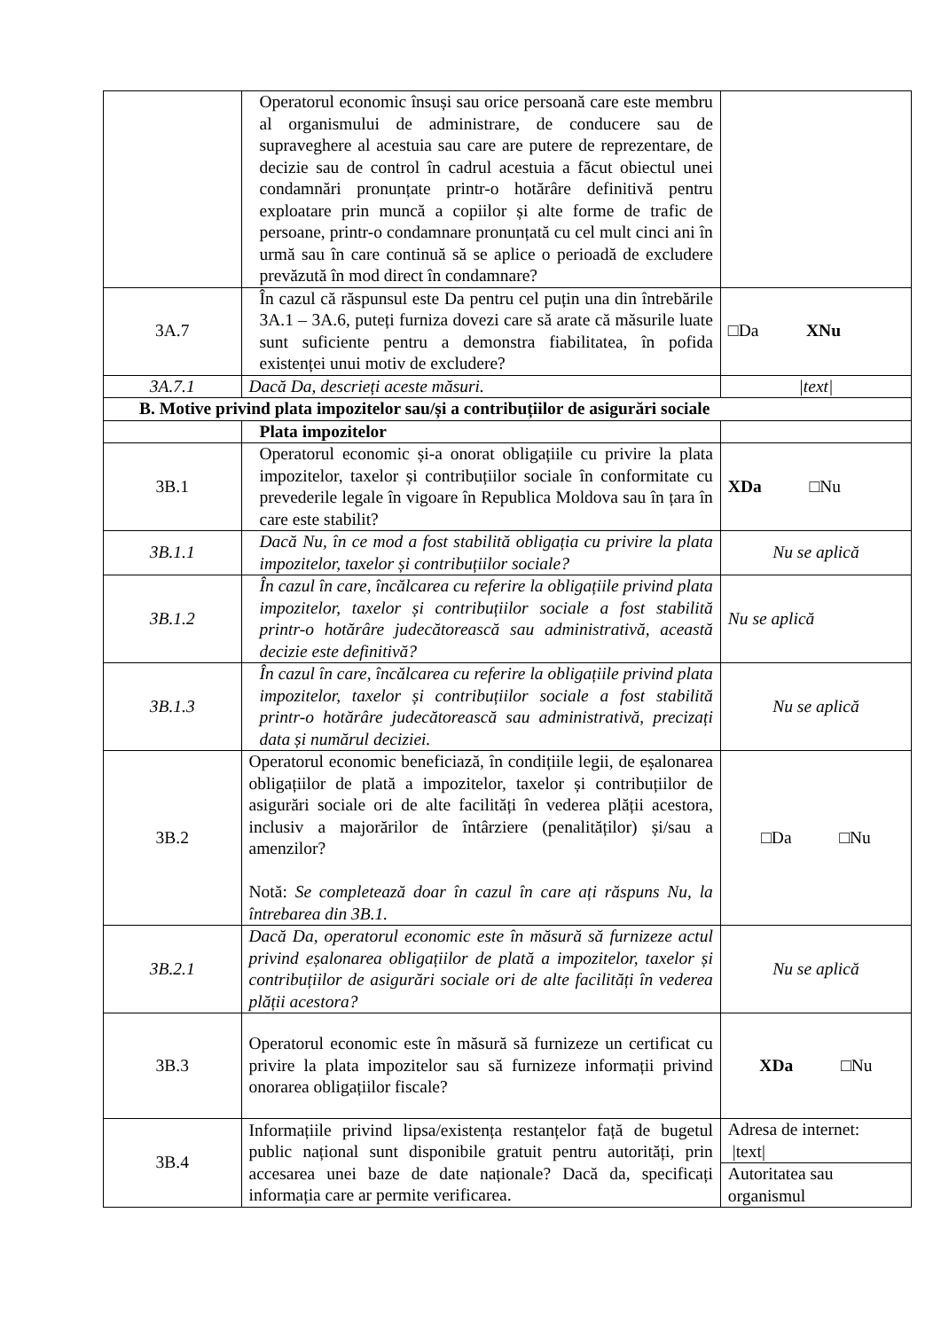| | Operatorul economic însuși sau orice persoană care este membru al organismului de administrare, de conducere sau de supraveghere al acestuia sau care are putere de reprezentare, de decizie sau de control în cadrul acestuia a făcut obiectul unei condamnări pronunțate printr-o hotărâre definitivă pentru exploatare prin muncă a copiilor și alte forme de trafic de persoane, printr-o condamnare pronunțată cu cel mult cinci ani în urmă sau în care continuă să se aplice o perioadă de excludere prevăzută în mod direct în condamnare? | |
| 3A.7 | În cazul că răspunsul este Da pentru cel puțin una din întrebările 3A.1 – 3A.6, puteți furniza dovezi care să arate că măsurile luate sunt suficiente pentru a demonstra fiabilitatea, în pofida existenței unui motiv de excludere? | □Da XNu |
| 3A.7.1 | Dacă Da, descrieți aceste măsuri. | /text/ |
| B. Motive privind plata impozitelor sau/și a contribuțiilor de asigurări sociale | | |
| | Plata impozitelor | |
| 3B.1 | Operatorul economic și-a onorat obligațiile cu privire la plata impozitelor, taxelor și contribuțiilor sociale în conformitate cu prevederile legale în vigoare în Republica Moldova sau în țara în care este stabilit? | XDa □Nu |
| 3B.1.1 | Dacă Nu, în ce mod a fost stabilită obligația cu privire la plata impozitelor, taxelor și contribuțiilor sociale? | Nu se aplică |
| 3B.1.2 | În cazul în care, încălcarea cu referire la obligațiile privind plata impozitelor, taxelor și contribuțiilor sociale a fost stabilită printr-o hotărâre judecătorească sau administrativă, această decizie este definitivă? | Nu se aplică |
| 3B.1.3 | În cazul în care, încălcarea cu referire la obligațiile privind plata impozitelor, taxelor și contribuțiilor sociale a fost stabilită printr-o hotărâre judecătorească sau administrativă, precizați data și numărul deciziei. | Nu se aplică |
| 3B.2 | Operatorul economic beneficiază, în condițiile legii, de eșalonarea obligațiilor de plată a impozitelor, taxelor și contribuțiilor de asigurări sociale ori de alte facilități în vederea plății acestora, inclusiv a majorărilor de întârziere (penalităților) și/sau a amenzilor? Notă: Se completează doar în cazul în care ați răspuns Nu, la întrebarea din 3B.1. | □Da □Nu |
| 3B.2.1 | Dacă Da, operatorul economic este în măsură să furnizeze actul privind eșalonarea obligațiilor de plată a impozitelor, taxelor și contribuțiilor de asigurări sociale ori de alte facilități în vederea plății acestora? | Nu se aplică |
| 3B.3 | Operatorul economic este în măsură să furnizeze un certificat cu privire la plata impozitelor sau să furnizeze informații privind onorarea obligațiilor fiscale? | XDa □Nu |
| 3B.4 | Informațiile privind lipsa/existența restanțelor față de bugetul public național sunt disponibile gratuit pentru autorități, prin accesarea unei baze de date naționale? Dacă da, specificați informația care ar permite verificarea. | Adresa de internet: /text/ |
| | | Autoritatea sau organismul |